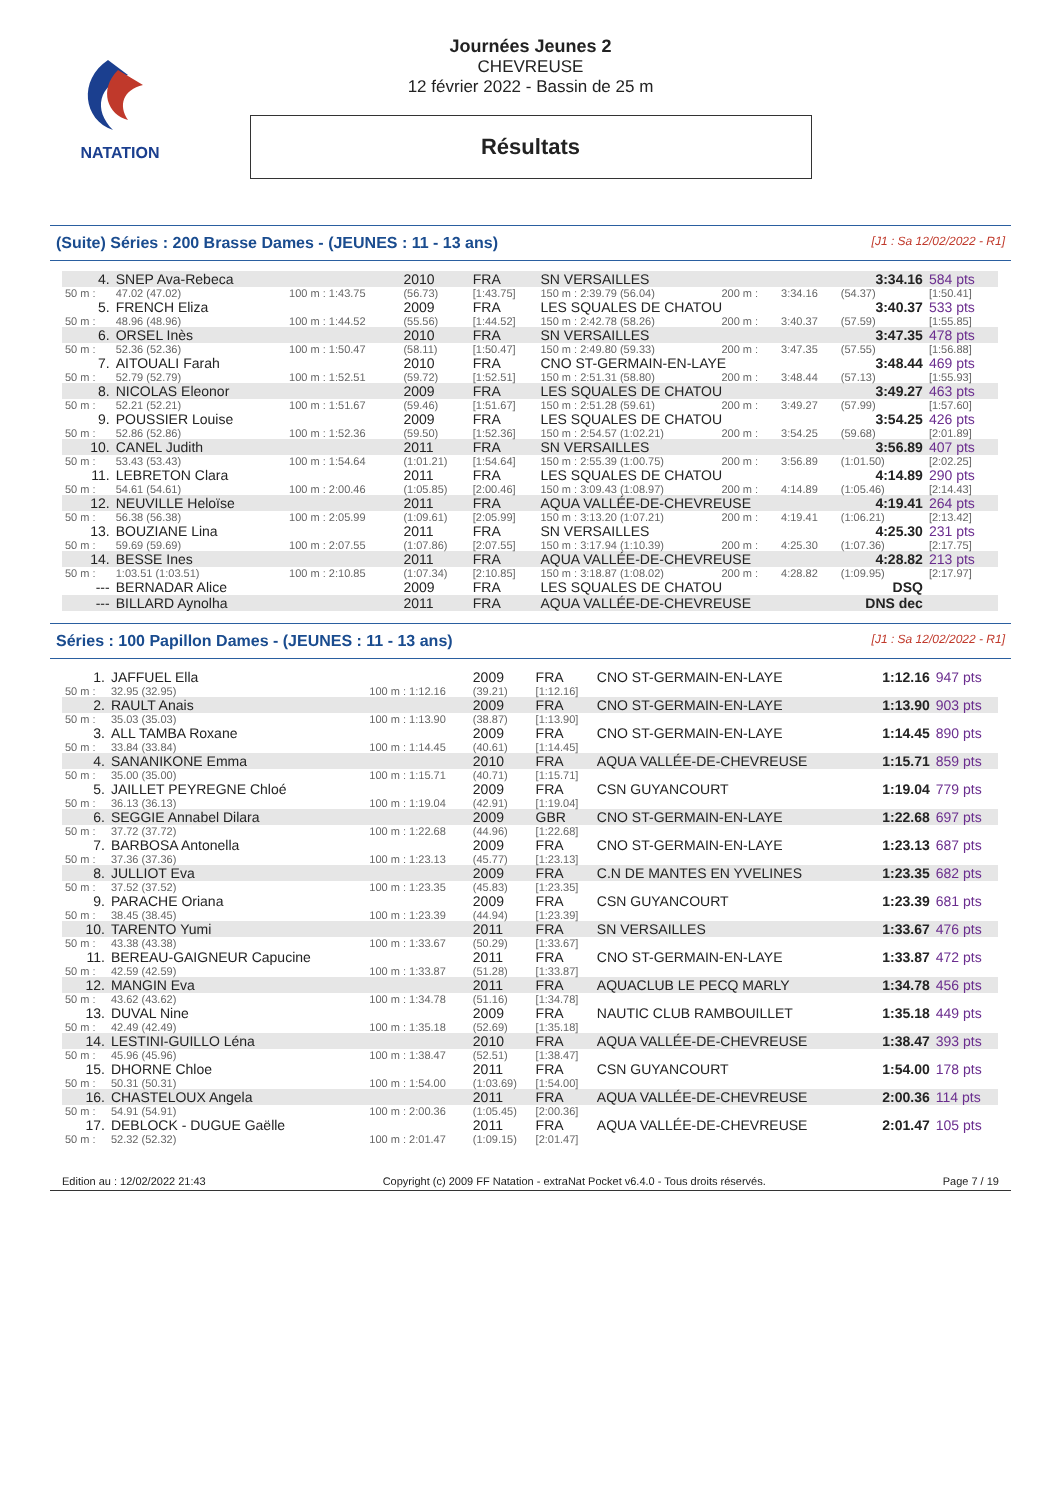NATATION
Journées Jeunes 2
CHEVREUSE
12 février 2022 - Bassin de 25 m
Résultats
(Suite) Séries : 200 Brasse Dames - (JEUNES : 11 - 13 ans) [J1 : Sa 12/02/2022 - R1]
| 4. | SNEP Ava-Rebeca | | 2010 | FRA | SN VERSAILLES | | | 3:34.16 | 584 pts |
| 50 m : | 47.02 (47.02) | 100 m : 1:43.75 | (56.73) | [1:43.75] | 150 m : 2:39.79 (56.04) | 200 m : | 3:34.16 | (54.37) | [1:50.41] |
| 5. | FRENCH Eliza | | 2009 | FRA | LES SQUALES DE CHATOU | | | 3:40.37 | 533 pts |
| 50 m : | 48.96 (48.96) | 100 m : 1:44.52 | (55.56) | [1:44.52] | 150 m : 2:42.78 (58.26) | 200 m : | 3:40.37 | (57.59) | [1:55.85] |
| 6. | ORSEL Inès | | 2010 | FRA | SN VERSAILLES | | | 3:47.35 | 478 pts |
| 50 m : | 52.36 (52.36) | 100 m : 1:50.47 | (58.11) | [1:50.47] | 150 m : 2:49.80 (59.33) | 200 m : | 3:47.35 | (57.55) | [1:56.88] |
| 7. | AITOUALI Farah | | 2010 | FRA | CNO ST-GERMAIN-EN-LAYE | | | 3:48.44 | 469 pts |
| 50 m : | 52.79 (52.79) | 100 m : 1:52.51 | (59.72) | [1:52.51] | 150 m : 2:51.31 (58.80) | 200 m : | 3:48.44 | (57.13) | [1:55.93] |
| 8. | NICOLAS Eleonor | | 2009 | FRA | LES SQUALES DE CHATOU | | | 3:49.27 | 463 pts |
| 50 m : | 52.21 (52.21) | 100 m : 1:51.67 | (59.46) | [1:51.67] | 150 m : 2:51.28 (59.61) | 200 m : | 3:49.27 | (57.99) | [1:57.60] |
| 9. | POUSSIER Louise | | 2009 | FRA | LES SQUALES DE CHATOU | | | 3:54.25 | 426 pts |
| 50 m : | 52.86 (52.86) | 100 m : 1:52.36 | (59.50) | [1:52.36] | 150 m : 2:54.57 (1:02.21) | 200 m : | 3:54.25 | (59.68) | [2:01.89] |
| 10. | CANEL Judith | | 2011 | FRA | SN VERSAILLES | | | 3:56.89 | 407 pts |
| 50 m : | 53.43 (53.43) | 100 m : 1:54.64 | (1:01.21) | [1:54.64] | 150 m : 2:55.39 (1:00.75) | 200 m : | 3:56.89 | (1:01.50) | [2:02.25] |
| 11. | LEBRETON Clara | | 2011 | FRA | LES SQUALES DE CHATOU | | | 4:14.89 | 290 pts |
| 50 m : | 54.61 (54.61) | 100 m : 2:00.46 | (1:05.85) | [2:00.46] | 150 m : 3:09.43 (1:08.97) | 200 m : | 4:14.89 | (1:05.46) | [2:14.43] |
| 12. | NEUVILLE Heloïse | | 2011 | FRA | AQUA VALLÉE-DE-CHEVREUSE | | | 4:19.41 | 264 pts |
| 50 m : | 56.38 (56.38) | 100 m : 2:05.99 | (1:09.61) | [2:05.99] | 150 m : 3:13.20 (1:07.21) | 200 m : | 4:19.41 | (1:06.21) | [2:13.42] |
| 13. | BOUZIANE Lina | | 2011 | FRA | SN VERSAILLES | | | 4:25.30 | 231 pts |
| 50 m : | 59.69 (59.69) | 100 m : 2:07.55 | (1:07.86) | [2:07.55] | 150 m : 3:17.94 (1:10.39) | 200 m : | 4:25.30 | (1:07.36) | [2:17.75] |
| 14. | BESSE Ines | | 2011 | FRA | AQUA VALLÉE-DE-CHEVREUSE | | | 4:28.82 | 213 pts |
| 50 m : | 1:03.51 (1:03.51) | 100 m : 2:10.85 | (1:07.34) | [2:10.85] | 150 m : 3:18.87 (1:08.02) | 200 m : | 4:28.82 | (1:09.95) | [2:17.97] |
| --- | BERNADAR Alice | | 2009 | FRA | LES SQUALES DE CHATOU | | | DSQ | |
| --- | BILLARD Aynolha | | 2011 | FRA | AQUA VALLÉE-DE-CHEVREUSE | | | DNS dec | |
Séries : 100 Papillon Dames - (JEUNES : 11 - 13 ans) [J1 : Sa 12/02/2022 - R1]
| 1. | JAFFUEL Ella | | 2009 | FRA | CNO ST-GERMAIN-EN-LAYE | 1:12.16 | 947 pts |
| 50 m : | 32.95 (32.95) | 100 m : 1:12.16 | (39.21) | [1:12.16] | | | |
| 2. | RAULT Anais | | 2009 | FRA | CNO ST-GERMAIN-EN-LAYE | 1:13.90 | 903 pts |
| 50 m : | 35.03 (35.03) | 100 m : 1:13.90 | (38.87) | [1:13.90] | | | |
| 3. | ALL TAMBA Roxane | | 2009 | FRA | CNO ST-GERMAIN-EN-LAYE | 1:14.45 | 890 pts |
| 50 m : | 33.84 (33.84) | 100 m : 1:14.45 | (40.61) | [1:14.45] | | | |
| 4. | SANANIKONE Emma | | 2010 | FRA | AQUA VALLÉE-DE-CHEVREUSE | 1:15.71 | 859 pts |
| 50 m : | 35.00 (35.00) | 100 m : 1:15.71 | (40.71) | [1:15.71] | | | |
| 5. | JAILLET PEYREGNE Chloé | | 2009 | FRA | CSN GUYANCOURT | 1:19.04 | 779 pts |
| 50 m : | 36.13 (36.13) | 100 m : 1:19.04 | (42.91) | [1:19.04] | | | |
| 6. | SEGGIE Annabel Dilara | | 2009 | GBR | CNO ST-GERMAIN-EN-LAYE | 1:22.68 | 697 pts |
| 50 m : | 37.72 (37.72) | 100 m : 1:22.68 | (44.96) | [1:22.68] | | | |
| 7. | BARBOSA Antonella | | 2009 | FRA | CNO ST-GERMAIN-EN-LAYE | 1:23.13 | 687 pts |
| 50 m : | 37.36 (37.36) | 100 m : 1:23.13 | (45.77) | [1:23.13] | | | |
| 8. | JULLIOT Eva | | 2009 | FRA | C.N DE MANTES EN YVELINES | 1:23.35 | 682 pts |
| 50 m : | 37.52 (37.52) | 100 m : 1:23.35 | (45.83) | [1:23.35] | | | |
| 9. | PARACHE Oriana | | 2009 | FRA | CSN GUYANCOURT | 1:23.39 | 681 pts |
| 50 m : | 38.45 (38.45) | 100 m : 1:23.39 | (44.94) | [1:23.39] | | | |
| 10. | TARENTO Yumi | | 2011 | FRA | SN VERSAILLES | 1:33.67 | 476 pts |
| 50 m : | 43.38 (43.38) | 100 m : 1:33.67 | (50.29) | [1:33.67] | | | |
| 11. | BEREAU-GAIGNEUR Capucine | | 2011 | FRA | CNO ST-GERMAIN-EN-LAYE | 1:33.87 | 472 pts |
| 50 m : | 42.59 (42.59) | 100 m : 1:33.87 | (51.28) | [1:33.87] | | | |
| 12. | MANGIN Eva | | 2011 | FRA | AQUACLUB LE PECQ MARLY | 1:34.78 | 456 pts |
| 50 m : | 43.62 (43.62) | 100 m : 1:34.78 | (51.16) | [1:34.78] | | | |
| 13. | DUVAL Nine | | 2009 | FRA | NAUTIC CLUB RAMBOUILLET | 1:35.18 | 449 pts |
| 50 m : | 42.49 (42.49) | 100 m : 1:35.18 | (52.69) | [1:35.18] | | | |
| 14. | LESTINI-GUILLO Léna | | 2010 | FRA | AQUA VALLÉE-DE-CHEVREUSE | 1:38.47 | 393 pts |
| 50 m : | 45.96 (45.96) | 100 m : 1:38.47 | (52.51) | [1:38.47] | | | |
| 15. | DHORNE Chloe | | 2011 | FRA | CSN GUYANCOURT | 1:54.00 | 178 pts |
| 50 m : | 50.31 (50.31) | 100 m : 1:54.00 | (1:03.69) | [1:54.00] | | | |
| 16. | CHASTELOUX Angela | | 2011 | FRA | AQUA VALLÉE-DE-CHEVREUSE | 2:00.36 | 114 pts |
| 50 m : | 54.91 (54.91) | 100 m : 2:00.36 | (1:05.45) | [2:00.36] | | | |
| 17. | DEBLOCK - DUGUE Gaëlle | | 2011 | FRA | AQUA VALLÉE-DE-CHEVREUSE | 2:01.47 | 105 pts |
| 50 m : | 52.32 (52.32) | 100 m : 2:01.47 | (1:09.15) | [2:01.47] | | | |
Edition au : 12/02/2022 21:43 Copyright (c) 2009 FF Natation - extraNat Pocket v6.4.0 - Tous droits réservés. Page 7 / 19